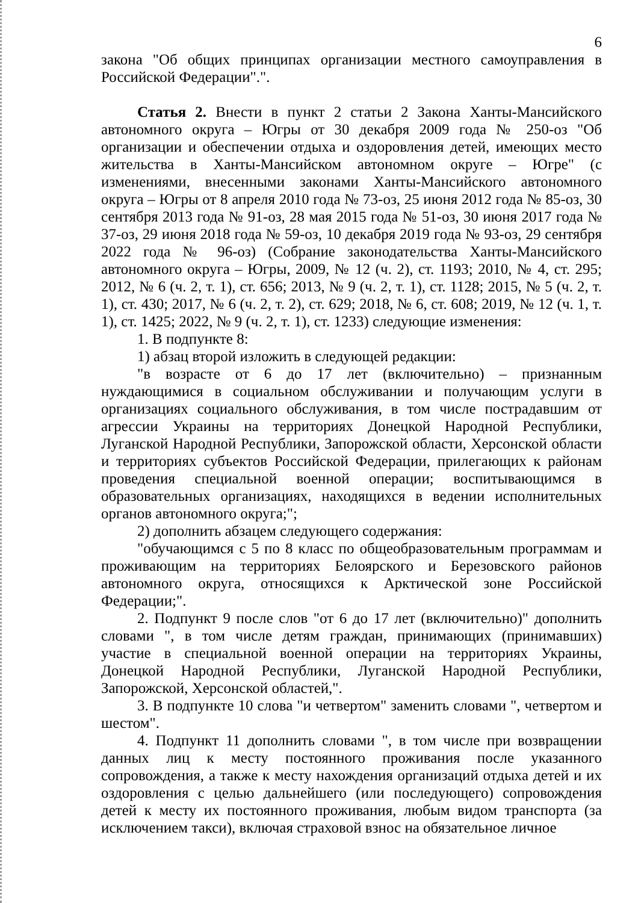6
закона "Об общих принципах организации местного самоуправления в Российской Федерации".".
Статья 2. Внести в пункт 2 статьи 2 Закона Ханты-Мансийского автономного округа – Югры от 30 декабря 2009 года № 250-оз "Об организации и обеспечении отдыха и оздоровления детей, имеющих место жительства в Ханты-Мансийском автономном округе – Югре" (с изменениями, внесенными законами Ханты-Мансийского автономного округа – Югры от 8 апреля 2010 года № 73-оз, 25 июня 2012 года № 85-оз, 30 сентября 2013 года № 91-оз, 28 мая 2015 года № 51-оз, 30 июня 2017 года № 37-оз, 29 июня 2018 года № 59-оз, 10 декабря 2019 года № 93-оз, 29 сентября 2022 года № 96-оз) (Собрание законодательства Ханты-Мансийского автономного округа – Югры, 2009, № 12 (ч. 2), ст. 1193; 2010, № 4, ст. 295; 2012, № 6 (ч. 2, т. 1), ст. 656; 2013, № 9 (ч. 2, т. 1), ст. 1128; 2015, № 5 (ч. 2, т. 1), ст. 430; 2017, № 6 (ч. 2, т. 2), ст. 629; 2018, № 6, ст. 608; 2019, № 12 (ч. 1, т. 1), ст. 1425; 2022, № 9 (ч. 2, т. 1), ст. 1233) следующие изменения:
1. В подпункте 8:
1) абзац второй изложить в следующей редакции:
"в возрасте от 6 до 17 лет (включительно) – признанным нуждающимися в социальном обслуживании и получающим услуги в организациях социального обслуживания, в том числе пострадавшим от агрессии Украины на территориях Донецкой Народной Республики, Луганской Народной Республики, Запорожской области, Херсонской области и территориях субъектов Российской Федерации, прилегающих к районам проведения специальной военной операции; воспитывающимся в образовательных организациях, находящихся в ведении исполнительных органов автономного округа;";
2) дополнить абзацем следующего содержания:
"обучающимся с 5 по 8 класс по общеобразовательным программам и проживающим на территориях Белоярского и Березовского районов автономного округа, относящихся к Арктической зоне Российской Федерации;".
2. Подпункт 9 после слов "от 6 до 17 лет (включительно)" дополнить словами ", в том числе детям граждан, принимающих (принимавших) участие в специальной военной операции на территориях Украины, Донецкой Народной Республики, Луганской Народной Республики, Запорожской, Херсонской областей,".
3. В подпункте 10 слова "и четвертом" заменить словами ", четвертом и шестом".
4. Подпункт 11 дополнить словами ", в том числе при возвращении данных лиц к месту постоянного проживания после указанного сопровождения, а также к месту нахождения организаций отдыха детей и их оздоровления с целью дальнейшего (или последующего) сопровождения детей к месту их постоянного проживания, любым видом транспорта (за исключением такси), включая страховой взнос на обязательное личное